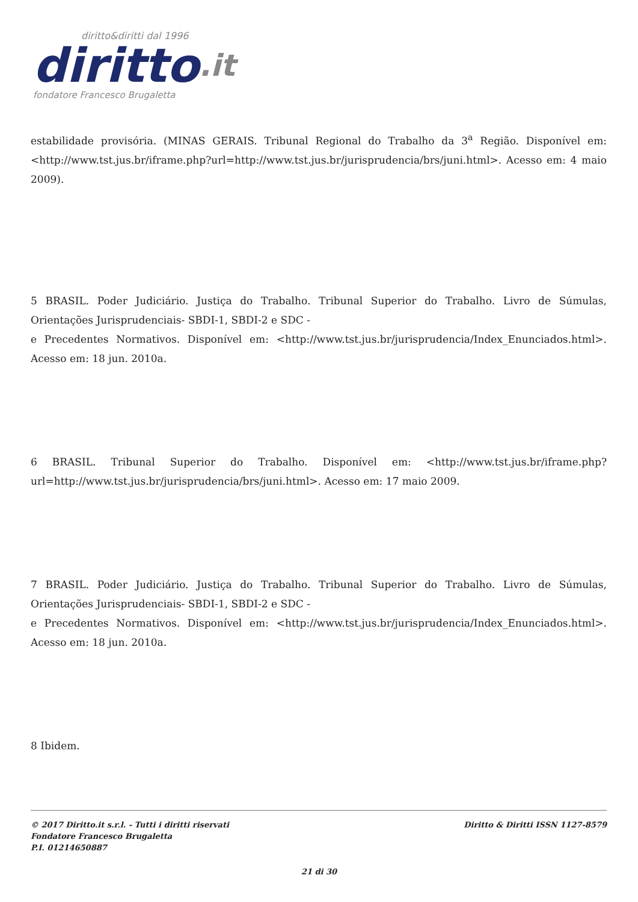diritto&diritti dal 1996
diritto.it
fondatore Francesco Brugaletta
estabilidade provisória. (MINAS GERAIS. Tribunal Regional do Trabalho da 3<sup>a</sup> Região. Disponível em: <http://www.tst.jus.br/iframe.php?url=http://www.tst.jus.br/jurisprudencia/brs/juni.html>. Acesso em: 4 maio 2009).
5 BRASIL. Poder Judiciário. Justiça do Trabalho. Tribunal Superior do Trabalho. Livro de Súmulas, Orientações Jurisprudenciais- SBDI-1, SBDI-2 e SDC -
e Precedentes Normativos. Disponível em: <http://www.tst.jus.br/jurisprudencia/Index_Enunciados.html>. Acesso em: 18 jun. 2010a.
6 BRASIL. Tribunal Superior do Trabalho. Disponível em: <http://www.tst.jus.br/iframe.php?url=http://www.tst.jus.br/jurisprudencia/brs/juni.html>. Acesso em: 17 maio 2009.
7 BRASIL. Poder Judiciário. Justiça do Trabalho. Tribunal Superior do Trabalho. Livro de Súmulas, Orientações Jurisprudenciais- SBDI-1, SBDI-2 e SDC -
e Precedentes Normativos. Disponível em: <http://www.tst.jus.br/jurisprudencia/Index_Enunciados.html>. Acesso em: 18 jun. 2010a.
8 Ibidem.
© 2017 Diritto.it s.r.l. - Tutti i diritti riservati
Fondatore Francesco Brugaletta
P.I. 01214650887
Diritto & Diritti ISSN 1127-8579
21 di 30